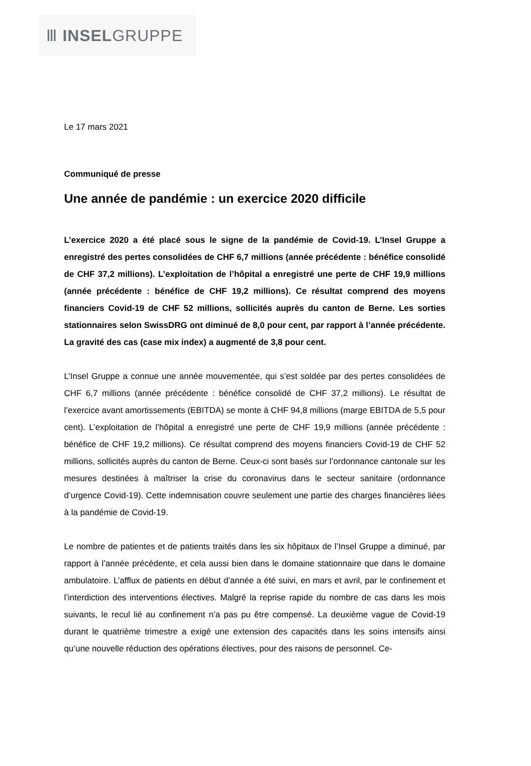Ⅲ INSEL GRUPPE
Le 17 mars 2021
Communiqué de presse
Une année de pandémie : un exercice 2020 difficile
L’exercice 2020 a été placé sous le signe de la pandémie de Covid-19. L’Insel Gruppe a enregistré des pertes consolidées de CHF 6,7 millions (année précédente : bénéfice consolidé de CHF 37,2 millions). L’exploitation de l’hôpital a enregistré une perte de CHF 19,9 millions (année précédente : bénéfice de CHF 19,2 millions). Ce résultat comprend des moyens financiers Covid-19 de CHF 52 millions, sollicités auprès du canton de Berne. Les sorties stationnaires selon SwissDRG ont diminué de 8,0 pour cent, par rapport à l’année précédente. La gravité des cas (case mix index) a augmenté de 3,8 pour cent.
L’Insel Gruppe a connue une année mouvementée, qui s’est soldée par des pertes consolidées de CHF 6,7 millions (année précédente : bénéfice consolidé de CHF 37,2 millions). Le résultat de l’exercice avant amortissements (EBITDA) se monte à CHF 94,8 millions (marge EBITDA de 5,5 pour cent). L’exploitation de l’hôpital a enregistré une perte de CHF 19,9 millions (année précédente : bénéfice de CHF 19,2 millions). Ce résultat comprend des moyens financiers Covid-19 de CHF 52 millions, sollicités auprès du canton de Berne. Ceux-ci sont basés sur l’ordonnance cantonale sur les mesures destinées à maîtriser la crise du coronavirus dans le secteur sanitaire (ordonnance d’urgence Covid-19). Cette indemnisation couvre seulement une partie des charges financières liées à la pandémie de Covid-19.
Le nombre de patientes et de patients traités dans les six hôpitaux de l’Insel Gruppe a diminué, par rapport à l’année précédente, et cela aussi bien dans le domaine stationnaire que dans le domaine ambulatoire. L’afflux de patients en début d’année a été suivi, en mars et avril, par le confinement et l’interdiction des interventions électives. Malgré la reprise rapide du nombre de cas dans les mois suivants, le recul lié au confinement n’a pas pu être compensé. La deuxième vague de Covid-19 durant le quatrième trimestre a exigé une extension des capacités dans les soins intensifs ainsi qu’une nouvelle réduction des opérations électives, pour des raisons de personnel. Ce-